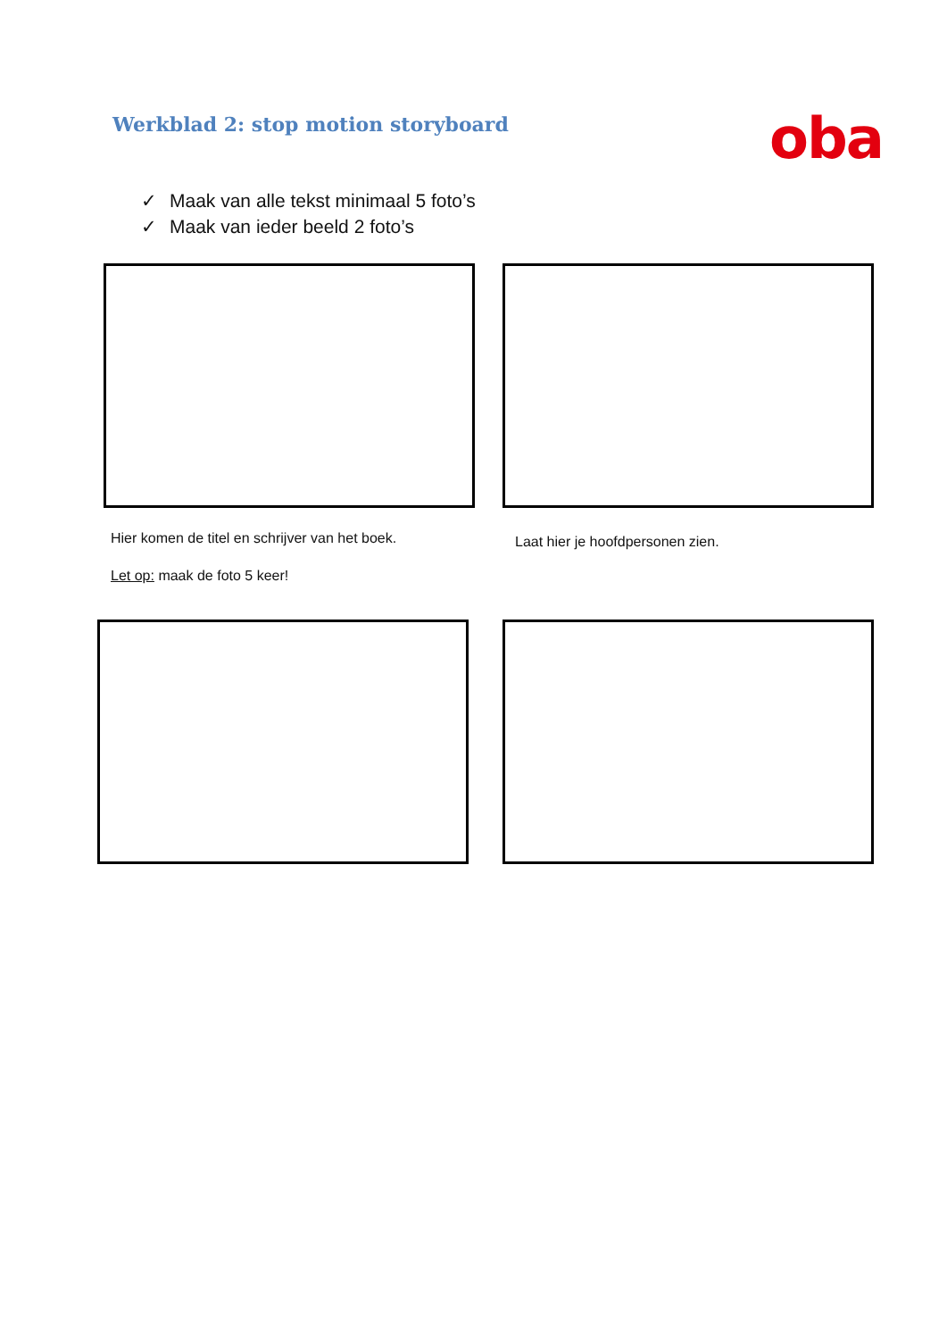Werkblad 2: stop motion storyboard
oba
✓ Maak van alle tekst minimaal 5 foto’s
✓ Maak van ieder beeld 2 foto’s
Hier komen de titel en schrijver van het boek.
Laat hier je hoofdpersonen zien.
Let op: maak de foto 5 keer!